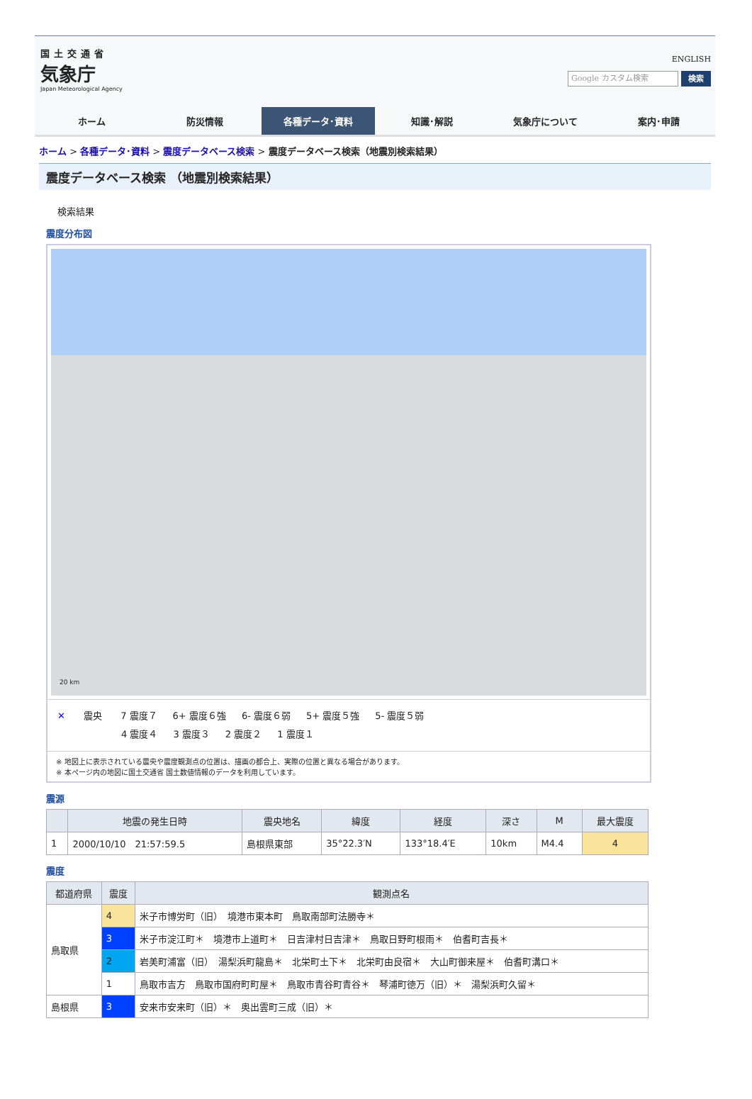国土交通省
気象庁
Japan Meteorological Agency
ENGLISH
Google カスタム検索
検索
ホーム 防災情報 各種データ･資料 知識･解説 気象庁について 案内･申請
ホーム > 各種データ･資料 > 震度データベース検索 > 震度データベース検索（地震別検索結果）
震度データベース検索 （地震別検索結果）
検索結果
震度分布図
20 km
✕ 震央 7 震度７ 6+ 震度６強 6- 震度６弱 5+ 震度５強 5- 震度５弱
4 震度４ 3 震度３ 2 震度２ 1 震度１
※ 地図上に表示されている震央や震度観測点の位置は、描画の都合上、実際の位置と異なる場合があります。
※ 本ページ内の地図に国土交通省 国土数値情報のデータを利用しています。
震源
| | 地震の発生日時 | 震央地名 | 緯度 | 経度 | 深さ | M | 最大震度 |
| --- | --- | --- | --- | --- | --- | --- | --- |
| 1 | 2000/10/10 21:57:59.5 | 島根県東部 | 35°22.3′N | 133°18.4′E | 10km | M4.4 | 4 |
震度
| 都道府県 | 震度 | 観測点名 |
| --- | --- | --- |
| 鳥取県 | 4 | 米子市博労町（旧） 境港市東本町 鳥取南部町法勝寺＊ |
| | 3 | 米子市淀江町＊ 境港市上道町＊ 日吉津村日吉津＊ 鳥取日野町根雨＊ 伯耆町吉長＊ |
| | 2 | 岩美町浦富（旧） 湯梨浜町龍島＊ 北栄町土下＊ 北栄町由良宿＊ 大山町御来屋＊ 伯耆町溝口＊ |
| | 1 | 鳥取市吉方 鳥取市国府町町屋＊ 鳥取市青谷町青谷＊ 琴浦町徳万（旧）＊ 湯梨浜町久留＊ |
| 島根県 | 3 | 安来市安来町（旧）＊ 奥出雲町三成（旧）＊ |